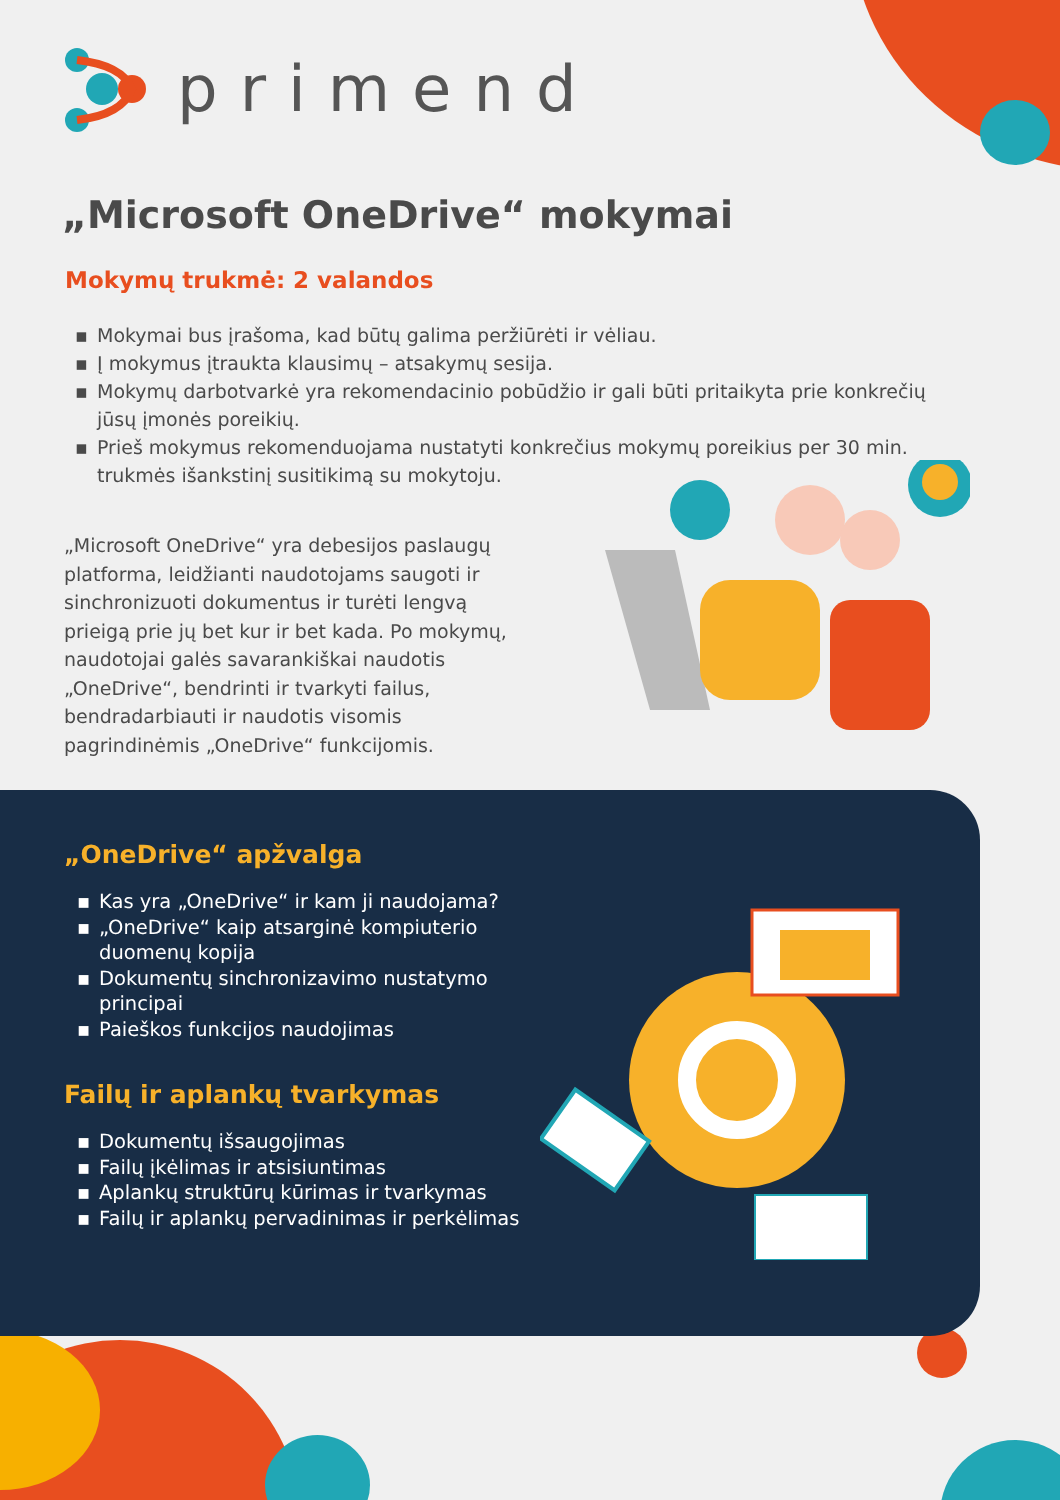primend
„Microsoft OneDrive“ mokymai
Mokymų trukmė: 2 valandos
▪ Mokymai bus įrašoma, kad būtų galima peržiūrėti ir vėliau.
▪ Į mokymus įtraukta klausimų – atsakymų sesija.
▪ Mokymų darbotvarkė yra rekomendacinio pobūdžio ir gali būti pritaikyta prie konkrečių jūsų įmonės poreikių.
▪ Prieš mokymus rekomenduojama nustatyti konkrečius mokymų poreikius per 30 min. trukmės išankstinį susitikimą su mokytoju.
„Microsoft OneDrive“ yra debesijos paslaugų platforma, leidžianti naudotojams saugoti ir sinchronizuoti dokumentus ir turėti lengvą prieigą prie jų bet kur ir bet kada. Po mokymų, naudotojai galės savarankiškai naudotis „OneDrive“, bendrinti ir tvarkyti failus, bendradarbiauti ir naudotis visomis pagrindinėmis „OneDrive“ funkcijomis.
„OneDrive“ apžvalga
▪ Kas yra „OneDrive“ ir kam ji naudojama?
▪ „OneDrive“ kaip atsarginė kompiuterio duomenų kopija
▪ Dokumentų sinchronizavimo nustatymo principai
▪ Paieškos funkcijos naudojimas
Failų ir aplankų tvarkymas
▪ Dokumentų išsaugojimas
▪ Failų įkėlimas ir atsisiuntimas
▪ Aplankų struktūrų kūrimas ir tvarkymas
▪ Failų ir aplankų pervadinimas ir perkėlimas